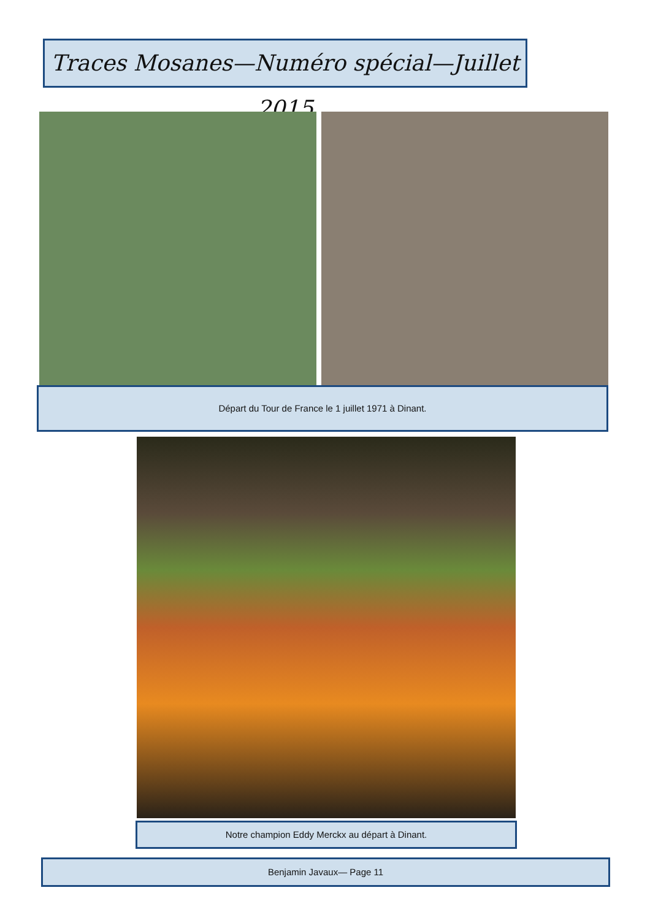Traces Mosanes—Numéro spécial—Juillet 2015
Départ du Tour de France le 1 juillet 1971 à Dinant.
Notre champion Eddy Merckx au départ à Dinant.
Benjamin Javaux— Page 11